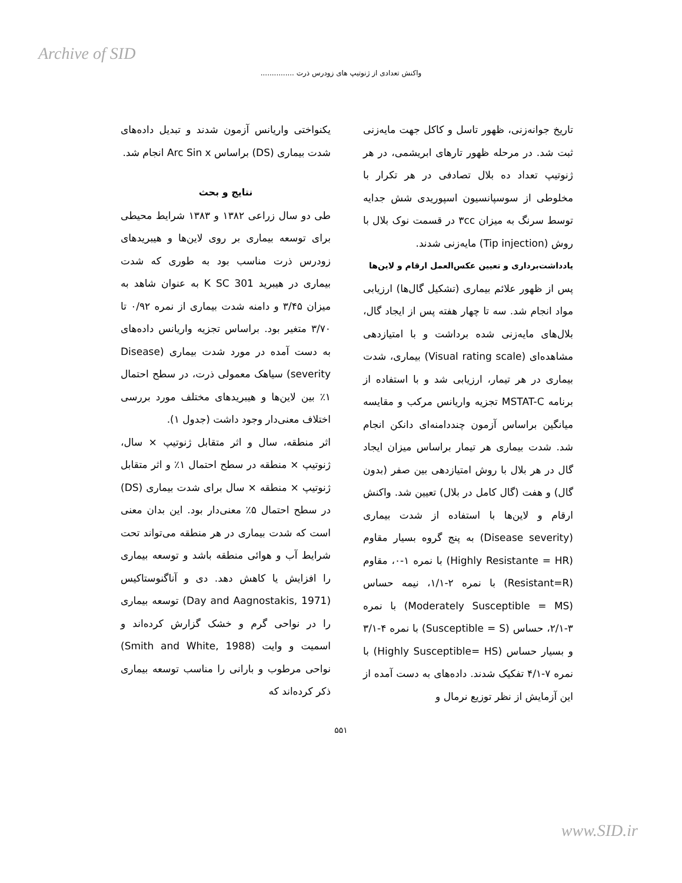Archive of SID
واکنش تعدادی از ژنوتیپ های زودرس ذرت ...............
تاریخ جوانه‌زنی، ظهور تاسل و کاکل جهت مایه‌زنی ثبت شد. در مرحله ظهور تارهای ابریشمی، در هر ژنوتیپ تعداد ده بلال تصادفی در هر تکرار با مخلوطی از سوسپانسیون اسپوریدی شش جدایه توسط سرنگ به میزان ۳cc در قسمت نوک بلال با روش (Tip injection) مایه‌زنی شدند.
یادداشت‌برداری و تعیین عکس‌العمل ارقام و لاین‌ها
پس از ظهور علائم بیماری (تشکیل گال‌ها) ارزیابی مواد انجام شد. سه تا چهار هفته پس از ایجاد گال، بلال‌های مایه‌زنی شده برداشت و با امتیازدهی مشاهده‌ای (Visual rating scale) بیماری، شدت بیماری در هر تیمار، ارزیابی شد و با استفاده از برنامه MSTAT-C تجزیه واریانس مرکب و مقایسه میانگین براساس آزمون چنددامنه‌ای دانکن انجام شد. شدت بیماری هر تیمار براساس میزان ایجاد گال در هر بلال با روش امتیازدهی بین صفر (بدون گال) و هفت (گال کامل در بلال) تعیین شد. واکنش ارقام و لاین‌ها با استفاده از شدت بیماری (Disease severity) به پنج گروه بسیار مقاوم (Highly Resistante = HR) با نمره ۱-۰، مقاوم (Resistant=R) با نمره ۲-۱/۱، نیمه حساس (Moderately Susceptible = MS) با نمره ۳-۲/۱، حساس (Susceptible = S) با نمره ۴-۳/۱ و بسیار حساس (Highly Susceptible= HS) با نمره ۷-۴/۱ تفکیک شدند. داده‌های به دست آمده از این آزمایش از نظر توزیع نرمال و
یکنواختی واریانس آزمون شدند و تبدیل داده‌های شدت بیماری (DS) براساس Arc Sin x انجام شد.
نتایج و بحث
طی دو سال زراعی ۱۳۸۲ و ۱۳۸۳ شرایط محیطی برای توسعه بیماری بر روی لاین‌ها و هیبریدهای زودرس ذرت مناسب بود به طوری که شدت بیماری در هیبرید K SC 301 به عنوان شاهد به میزان ۳/۴۵ و دامنه شدت بیماری از نمره ۰/۹۲ تا ۳/۷۰ متغیر بود. براساس تجزیه واریانس داده‌های به دست آمده در مورد شدت بیماری (Disease severity) سیاهک معمولی ذرت، در سطح احتمال ۱٪ بین لاین‌ها و هیبریدهای مختلف مورد بررسی اختلاف معنی‌دار وجود داشت (جدول ۱).
اثر منطقه، سال و اثر متقابل ژنوتیپ × سال، ژنوتیپ × منطقه در سطح احتمال ۱٪ و اثر متقابل ژنوتیپ × منطقه × سال برای شدت بیماری (DS) در سطح احتمال ۵٪ معنی‌دار بود. این بدان معنی است که شدت بیماری در هر منطقه می‌تواند تحت شرایط آب و هوائی منطقه باشد و توسعه بیماری را افزایش یا کاهش دهد. دی و آناگنوستاکیس (Day and Aagnostakis, 1971) توسعه بیماری را در نواحی گرم و خشک گزارش کرده‌اند و اسمیت و وایت (Smith and White, 1988) نواحی مرطوب و بارانی را مناسب توسعه بیماری ذکر کرده‌اند که
۵۵۱
www.SID.ir